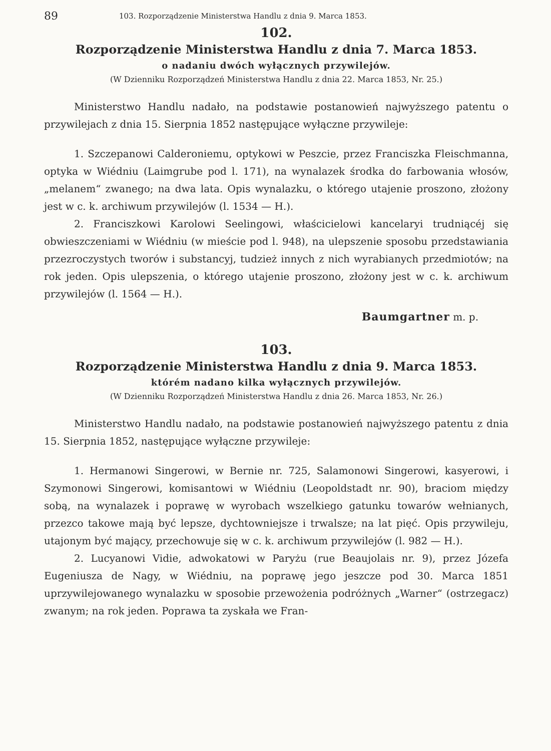89 103. Rozporządzenie Ministerstwa Handlu z dnia 9. Marca 1853.
102.
Rozporządzenie Ministerstwa Handlu z dnia 7. Marca 1853.
o nadaniu dwóch wyłącznych przywilejów.
(W Dzienniku Rozporządzeń Ministerstwa Handlu z dnia 22. Marca 1853, Nr. 25.)
Ministerstwo Handlu nadało, na podstawie postanowień najwyższego patentu o przywilejach z dnia 15. Sierpnia 1852 następujące wyłączne przywileje:
1. Szczepanowi Calderoniemu, optykowi w Peszcie, przez Franciszka Fleischmanna, optyka w Wiédniu (Laimgrube pod l. 171), na wynalazek środka do farbowania włosów, „melanem“ zwanego; na dwa lata. Opis wynalazku, o którego utajenie proszono, złożony jest w c. k. archiwum przywilejów (l. 1534 — H.).
2. Franciszkowi Karolowi Seelingowi, właścicielowi kancelaryi trudniącéj się obwieszczeniami w Wiédniu (w mieście pod l. 948), na ulepszenie sposobu przedstawiania przezroczystych tworów i substancyj, tudzież innych z nich wyrabianych przedmiotów; na rok jeden. Opis ulepszenia, o którego utajenie proszono, złożony jest w c. k. archiwum przywilejów (l. 1564 — H.).
Baumgartner m. p.
103.
Rozporządzenie Ministerstwa Handlu z dnia 9. Marca 1853.
którém nadano kilka wyłącznych przywilejów.
(W Dzienniku Rozporządzeń Ministerstwa Handlu z dnia 26. Marca 1853, Nr. 26.)
Ministerstwo Handlu nadało, na podstawie postanowień najwyższego patentu z dnia 15. Sierpnia 1852, następujące wyłączne przywileje:
1. Hermanowi Singerowi, w Bernie nr. 725, Salamonowi Singerowi, kasyerowi, i Szymonowi Singerowi, komisantowi w Wiédniu (Leopoldstadt nr. 90), braciom między sobą, na wynalazek i poprawę w wyrobach wszelkiego gatunku towarów wełnianych, przezco takowe mają być lepsze, dychtowniejsze i trwalsze; na lat pięć. Opis przywileju, utajonym być mający, przechowuje się w c. k. archiwum przywilejów (l. 982 — H.).
2. Lucyanowi Vidie, adwokatowi w Paryżu (rue Beaujolais nr. 9), przez Józefa Eugeniusza de Nagy, w Wiédniu, na poprawę jego jeszcze pod 30. Marca 1851 uprzywilejowanego wynalazku w sposobie przewożenia podróżnych „Warner“ (ostrzegacz) zwanym; na rok jeden. Poprawa ta zyskała we Fran-